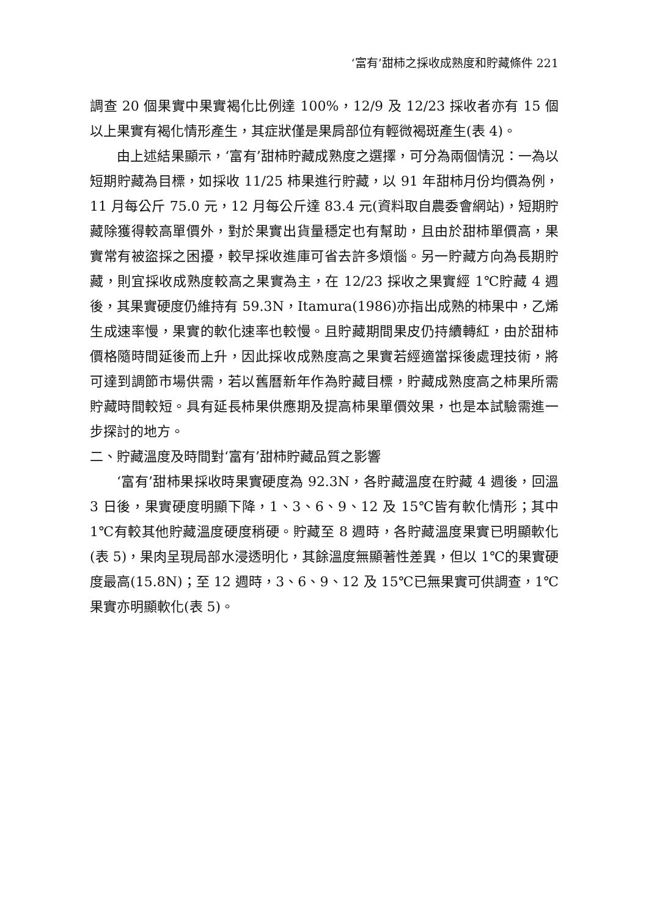‘富有’甜柿之採收成熟度和貯藏條件 221
調查 20 個果實中果實褐化比例達 100%，12/9 及 12/23 採收者亦有 15 個以上果實有褐化情形產生，其症狀僅是果肩部位有輕微褐斑產生(表 4)。
由上述結果顯示，‘富有’甜柿貯藏成熟度之選擇，可分為兩個情況：一為以短期貯藏為目標，如採收 11/25 柿果進行貯藏，以 91 年甜柿月份均價為例，11 月每公斤 75.0 元，12 月每公斤達 83.4 元(資料取自農委會網站)，短期貯藏除獲得較高單價外，對於果實出貨量穩定也有幫助，且由於甜柿單價高，果實常有被盜採之困擾，較早採收進庫可省去許多煩惱。另一貯藏方向為長期貯藏，則宜採收成熟度較高之果實為主，在 12/23 採收之果實經 1℃貯藏 4 週後，其果實硬度仍維持有 59.3N，Itamura(1986)亦指出成熟的柿果中，乙烯生成速率慢，果實的軟化速率也較慢。且貯藏期間果皮仍持續轉紅，由於甜柿價格隨時間延後而上升，因此採收成熟度高之果實若經適當採後處理技術，將可達到調節市場供需，若以舊曆新年作為貯藏目標，貯藏成熟度高之柿果所需貯藏時間較短。具有延長柿果供應期及提高柿果單價效果，也是本試驗需進一步探討的地方。
二、貯藏溫度及時間對‘富有’甜柿貯藏品質之影響
‘富有’甜柿果採收時果實硬度為 92.3N，各貯藏溫度在貯藏 4 週後，回溫 3 日後，果實硬度明顯下降，1、3、6、9、12 及 15℃皆有軟化情形；其中 1℃有較其他貯藏溫度硬度稍硬。貯藏至 8 週時，各貯藏溫度果實已明顯軟化(表 5)，果肉呈現局部水浸透明化，其餘溫度無顯著性差異，但以 1℃的果實硬度最高(15.8N)；至 12 週時，3、6、9、12 及 15℃已無果實可供調查，1℃果實亦明顯軟化(表 5)。